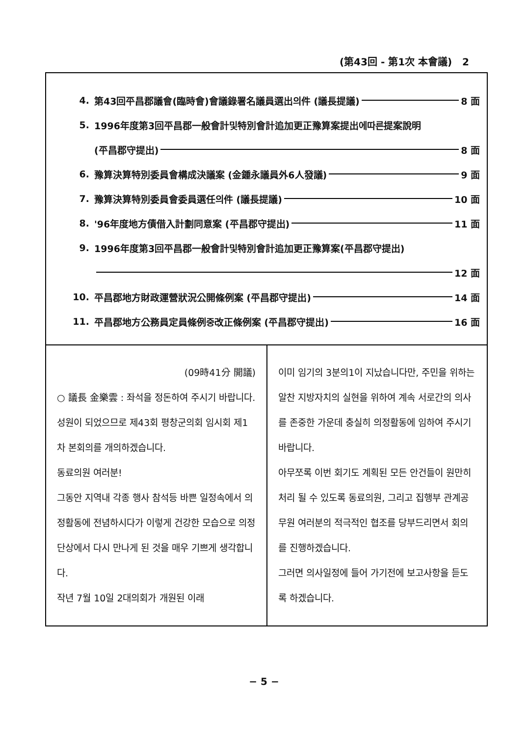(第43回 - 第1次 本會議) 2
4. 第43回平昌郡議會(臨時會)會議錄署名議員選出의件 (議長提議) 8 面
5. 1996年度第3回平昌郡一般會計및特別會計追加更正豫算案提出에따른提案說明
(平昌郡守提出) 8 面
6. 豫算決算特別委員會構成決議案 (金鍾永議員外6人發議) 9 面
7. 豫算決算特別委員會委員選任의件 (議長提議) 10 面
8. '96年度地方債借入計劃同意案 (平昌郡守提出) 11 面
9. 1996年度第3回平昌郡一般會計및特別會計追加更正豫算案(平昌郡守提出)
12 面
10. 平昌郡地方財政運營狀況公開條例案 (平昌郡守提出) 14 面
11. 平昌郡地方公務員定員條例중改正條例案 (平昌郡守提出) 16 面
(09時41分 開議)
○ 議長 金樂雲 : 좌석을 정돈하여 주시기 바랍니다.
성원이 되었으므로 제43회 평창군의회 임시회 제1차 본회의를 개의하겠습니다.
동료의원 여러분!
그동안 지역내 각종 행사 참석등 바쁜 일정속에서 의정활동에 전념하시다가 이렇게 건강한 모습으로 의정 단상에서 다시 만나게 된 것을 매우 기쁘게 생각합니다.
작년 7월 10일 2대의회가 개원된 이래
이미 임기의 3분의1이 지났습니다만, 주민을 위하는 알찬 지방자치의 실현을 위하여 계속 서로간의 의사를 존중한 가운데 충실히 의정활동에 임하여 주시기 바랍니다.
아무쪼록 이번 회기도 계획된 모든 안건들이 원만히 처리 될 수 있도록 동료의원, 그리고 집행부 관계공무원 여러분의 적극적인 협조를 당부드리면서 회의를 진행하겠습니다.
그러면 의사일정에 들어 가기전에 보고사항을 듣도록 하겠습니다.
− 5 −